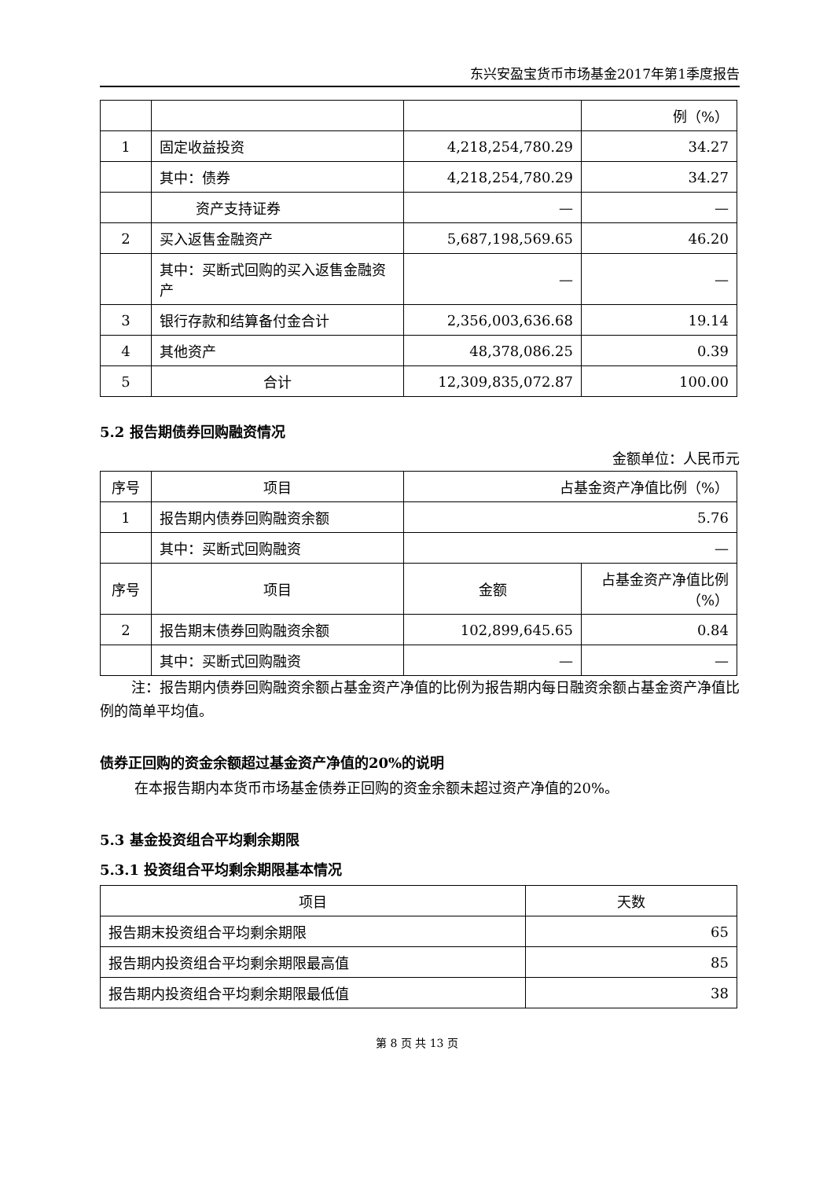东兴安盈宝货币市场基金2017年第1季度报告
| | | | 例（%） |
| 1 | 固定收益投资 | 4,218,254,780.29 | 34.27 |
| | 其中：债券 | 4,218,254,780.29 | 34.27 |
| | 资产支持证券 | — | — |
| 2 | 买入返售金融资产 | 5,687,198,569.65 | 46.20 |
| | 其中：买断式回购的买入返售金融资产 | — | — |
| 3 | 银行存款和结算备付金合计 | 2,356,003,636.68 | 19.14 |
| 4 | 其他资产 | 48,378,086.25 | 0.39 |
| 5 | 合计 | 12,309,835,072.87 | 100.00 |
5.2 报告期债券回购融资情况
金额单位：人民币元
| 序号 | 项目 | 占基金资产净值比例（%） | |
| 1 | 报告期内债券回购融资余额 | 5.76 | |
| | 其中：买断式回购融资 | — | |
| 序号 | 项目 | 金额 | 占基金资产净值比例（%） |
| 2 | 报告期末债券回购融资余额 | 102,899,645.65 | 0.84 |
| | 其中：买断式回购融资 | — | — |
注：报告期内债券回购融资余额占基金资产净值的比例为报告期内每日融资余额占基金资产净值比例的简单平均值。
债券正回购的资金余额超过基金资产净值的20%的说明
在本报告期内本货币市场基金债券正回购的资金余额未超过资产净值的20%。
5.3 基金投资组合平均剩余期限
5.3.1 投资组合平均剩余期限基本情况
| 项目 | 天数 |
| 报告期末投资组合平均剩余期限 | 65 |
| 报告期内投资组合平均剩余期限最高值 | 85 |
| 报告期内投资组合平均剩余期限最低值 | 38 |
第 8 页 共 13 页